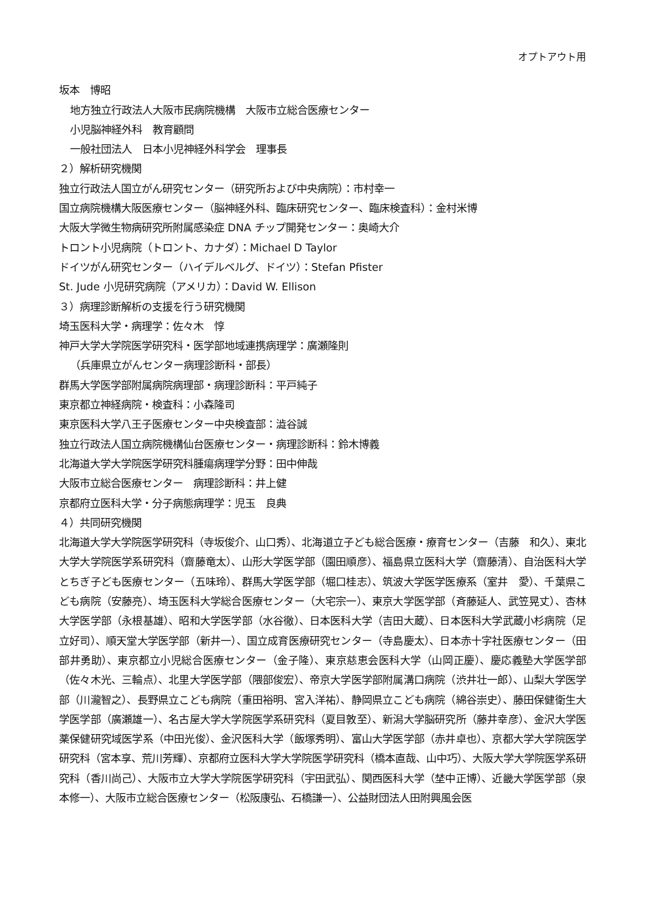オプトアウト用
坂本　博昭
地方独立行政法人大阪市民病院機構　大阪市立総合医療センター
小児脳神経外科　教育顧問
一般社団法人　日本小児神経外科学会　理事長
２）解析研究機関
独立行政法人国立がん研究センター（研究所および中央病院）：市村幸一
国立病院機構大阪医療センター（脳神経外科、臨床研究センター、臨床検査科）：金村米博
大阪大学微生物病研究所附属感染症 DNA チップ開発センター：奥崎大介
トロント小児病院（トロント、カナダ）：Michael D Taylor
ドイツがん研究センター（ハイデルベルグ、ドイツ）：Stefan Pfister
St. Jude 小児研究病院（アメリカ）：David W. Ellison
３）病理診断解析の支援を行う研究機関
埼玉医科大学・病理学：佐々木　惇
神戸大学大学院医学研究科・医学部地域連携病理学：廣瀬隆則
（兵庫県立がんセンター病理診断科・部長）
群馬大学医学部附属病院病理部・病理診断科：平戸純子
東京都立神経病院・検査科：小森隆司
東京医科大学八王子医療センター中央検査部：澁谷誠
独立行政法人国立病院機構仙台医療センター・病理診断科：鈴木博義
北海道大学大学院医学研究科腫瘍病理学分野：田中伸哉
大阪市立総合医療センター　病理診断科：井上健
京都府立医科大学・分子病態病理学：児玉　良典
４）共同研究機関
北海道大学大学院医学研究科（寺坂俊介、山口秀）、北海道立子ども総合医療・療育センター（吉藤　和久）、東北大学大学院医学系研究科（齋藤竜太）、山形大学医学部（園田順彦）、福島県立医科大学（齋藤清）、自治医科大学とちぎ子ども医療センター（五味玲）、群馬大学医学部（堀口桂志）、筑波大学医学医療系（室井　愛）、千葉県こども病院（安藤亮）、埼玉医科大学総合医療センター（大宅宗一）、東京大学医学部（斉藤延人、武笠晃丈）、杏林大学医学部（永根基雄）、昭和大学医学部（水谷徹）、日本医科大学（吉田大蔵）、日本医科大学武蔵小杉病院（足立好司）、順天堂大学医学部（新井一）、国立成育医療研究センター（寺島慶太）、日本赤十字社医療センター（田部井勇助）、東京都立小児総合医療センター（金子隆）、東京慈恵会医科大学（山岡正慶）、慶応義塾大学医学部（佐々木光、三輪点）、北里大学医学部（隈部俊宏）、帝京大学医学部附属溝口病院（渋井壮一郎）、山梨大学医学部（川瀧智之）、長野県立こども病院（重田裕明、宮入洋祐）、静岡県立こども病院（綿谷崇史）、藤田保健衛生大学医学部（廣瀬雄一）、名古屋大学大学院医学系研究科（夏目敦至）、新潟大学脳研究所（藤井幸彦）、金沢大学医薬保健研究域医学系（中田光俊）、金沢医科大学（飯塚秀明）、富山大学医学部（赤井卓也）、京都大学大学院医学研究科（宮本享、荒川芳輝）、京都府立医科大学大学院医学研究科（橋本直哉、山中巧）、大阪大学大学院医学系研究科（香川尚己）、大阪市立大学大学院医学研究科（宇田武弘）、関西医科大学（埜中正博）、近畿大学医学部（泉本修一）、大阪市立総合医療センター（松阪康弘、石橋謙一）、公益財団法人田附興風会医